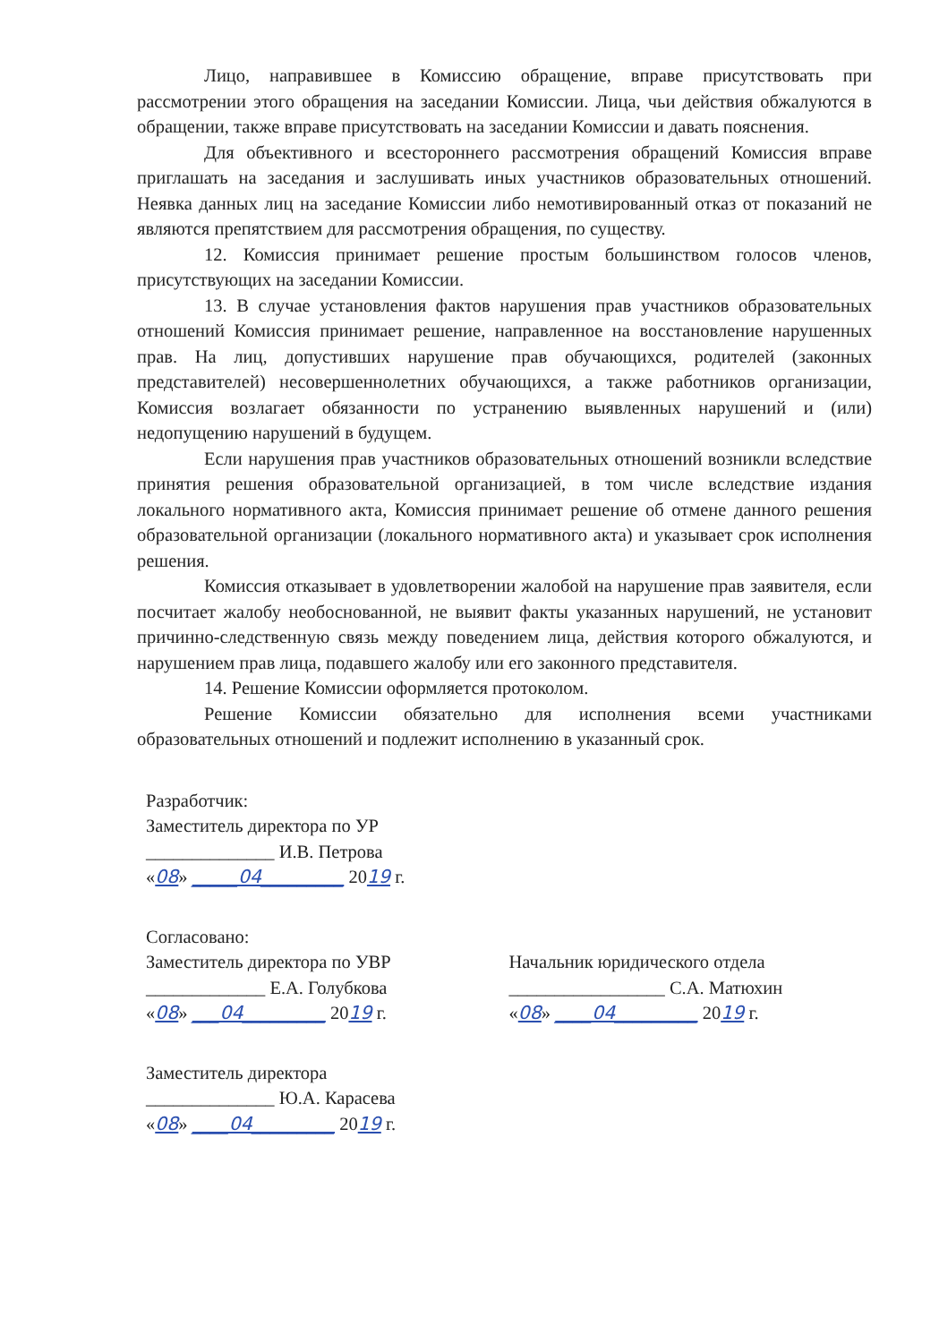Лицо, направившее в Комиссию обращение, вправе присутствовать при рассмотрении этого обращения на заседании Комиссии. Лица, чьи действия обжалуются в обращении, также вправе присутствовать на заседании Комиссии и давать пояснения.
Для объективного и всестороннего рассмотрения обращений Комиссия вправе приглашать на заседания и заслушивать иных участников образовательных отношений. Неявка данных лиц на заседание Комиссии либо немотивированный отказ от показаний не являются препятствием для рассмотрения обращения, по существу.
12. Комиссия принимает решение простым большинством голосов членов, присутствующих на заседании Комиссии.
13. В случае установления фактов нарушения прав участников образовательных отношений Комиссия принимает решение, направленное на восстановление нарушенных прав. На лиц, допустивших нарушение прав обучающихся, родителей (законных представителей) несовершеннолетних обучающихся, а также работников организации, Комиссия возлагает обязанности по устранению выявленных нарушений и (или) недопущению нарушений в будущем.
Если нарушения прав участников образовательных отношений возникли вследствие принятия решения образовательной организацией, в том числе вследствие издания локального нормативного акта, Комиссия принимает решение об отмене данного решения образовательной организации (локального нормативного акта) и указывает срок исполнения решения.
Комиссия отказывает в удовлетворении жалобой на нарушение прав заявителя, если посчитает жалобу необоснованной, не выявит факты указанных нарушений, не установит причинно-следственную связь между поведением лица, действия которого обжалуются, и нарушением прав лица, подавшего жалобу или его законного представителя.
14. Решение Комиссии оформляется протоколом.
Решение Комиссии обязательно для исполнения всеми участниками образовательных отношений и подлежит исполнению в указанный срок.
Разработчик:
Заместитель директора по УР
______________ И.В. Петрова
«08» _____04_________ 2019 г.
Согласовано:
Заместитель директора по УВР
_____________ Е.А. Голубкова
«08» ___04_________ 2019 г.
Начальник юридического отдела
_________________ С.А. Матюхин
«08» ____04_________ 2019 г.
Заместитель директора
______________ Ю.А. Карасева
«08» ____04_________ 2019 г.